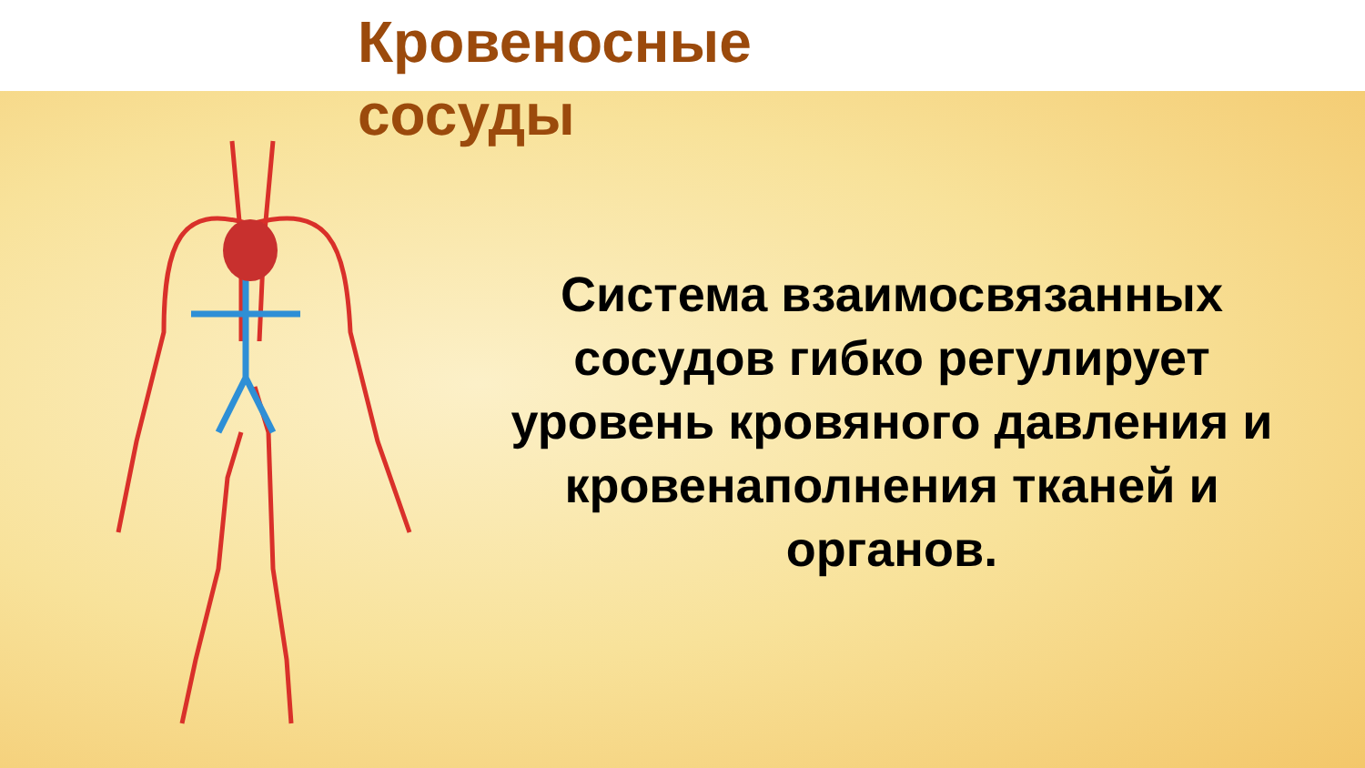Кровеносные сосуды
Система взаимосвязанных сосудов гибко регулирует уровень кровяного давления и кровенаполнения тканей и органов.